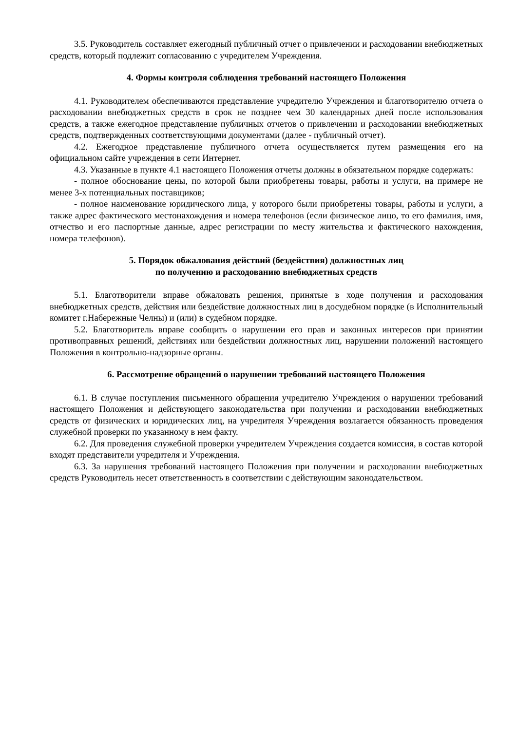3.5. Руководитель составляет ежегодный публичный отчет о привлечении и расходовании внебюджетных средств, который подлежит согласованию с учредителем Учреждения.
4. Формы контроля соблюдения требований настоящего Положения
4.1. Руководителем обеспечиваются представление учредителю Учреждения и благотворителю отчета о расходовании внебюджетных средств в срок не позднее чем 30 календарных дней после использования средств, а также ежегодное представление публичных отчетов о привлечении и расходовании внебюджетных средств, подтвержденных соответствующими документами (далее - публичный отчет).
4.2. Ежегодное представление публичного отчета осуществляется путем размещения его на официальном сайте учреждения в сети Интернет.
4.3. Указанные в пункте 4.1 настоящего Положения отчеты должны в обязательном порядке содержать:
- полное обоснование цены, по которой были приобретены товары, работы и услуги, на примере не менее 3-х потенциальных поставщиков;
- полное наименование юридического лица, у которого были приобретены товары, работы и услуги, а также адрес фактического местонахождения и номера телефонов (если физическое лицо, то его фамилия, имя, отчество и его паспортные данные, адрес регистрации по месту жительства и фактического нахождения, номера телефонов).
5. Порядок обжалования действий (бездействия) должностных лиц
по получению и расходованию внебюджетных средств
5.1. Благотворители вправе обжаловать решения, принятые в ходе получения и расходования внебюджетных средств, действия или бездействие должностных лиц в досудебном порядке (в Исполнительный комитет г.Набережные Челны) и (или) в судебном порядке.
5.2. Благотворитель вправе сообщить о нарушении его прав и законных интересов при принятии противоправных решений, действиях или бездействии должностных лиц, нарушении положений настоящего Положения в контрольно-надзорные органы.
6. Рассмотрение обращений о нарушении требований настоящего Положения
6.1. В случае поступления письменного обращения учредителю Учреждения о нарушении требований настоящего Положения и действующего законодательства при получении и расходовании внебюджетных средств от физических и юридических лиц, на учредителя Учреждения возлагается обязанность проведения служебной проверки по указанному в нем факту.
6.2. Для проведения служебной проверки учредителем Учреждения создается комиссия, в состав которой входят представители учредителя и Учреждения.
6.3. За нарушения требований настоящего Положения при получении и расходовании внебюджетных средств Руководитель несет ответственность в соответствии с действующим законодательством.